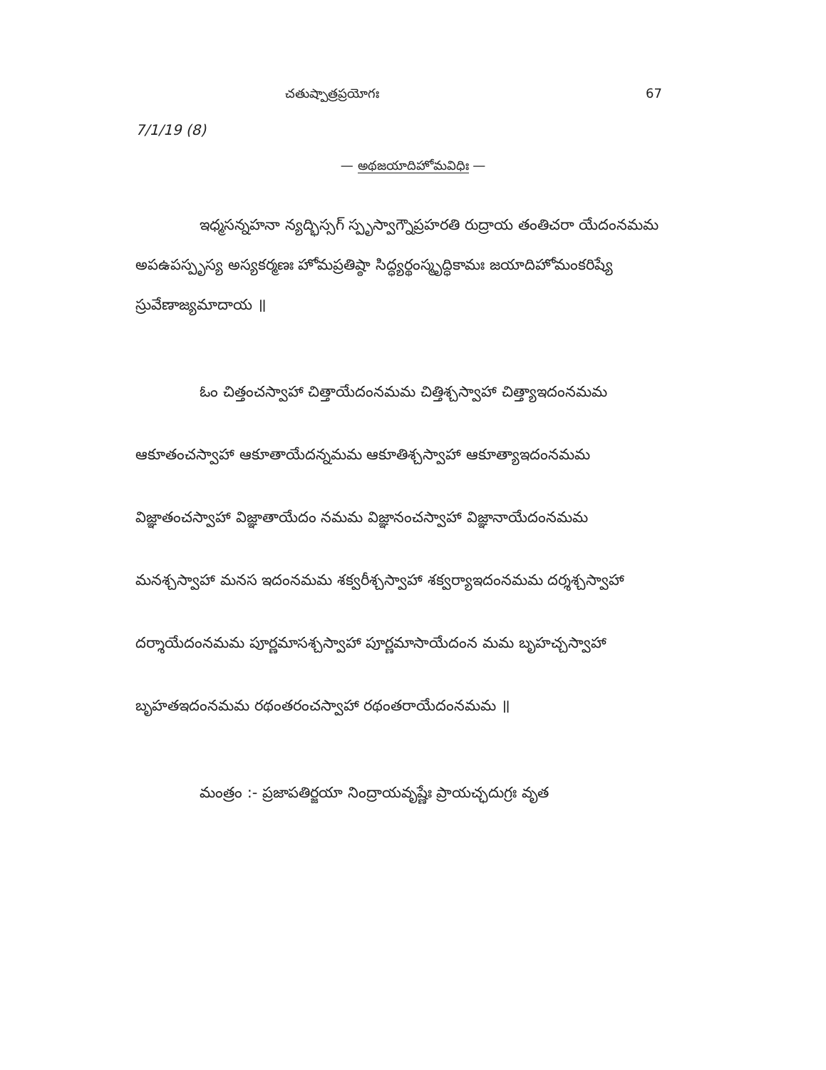చతుష్పాత్రప్రయోగః 67
7/1/19 (8)
— అథజయాదిహోమవిధిః —
ఇధ్మసన్నహనా న్యద్భిస్సగ్ స్పృస్వాగ్నౌప్రహరతి రుద్రాయ తంతిచరా యేదంనమమ అపఉపస్పృస్య అస్యకర్మణః హోమప్రతిష్ఠా సిద్ధ్యర్థంస్మృద్ధికామః జయాదిహోమంకరిష్యే స్రువేణాజ్యమాదాయ ॥
ఓం చిత్తంచస్వాహా చిత్తాయేదంనమమ చిత్తిశ్చస్వాహా చిత్త్యాఇదంనమమ ఆకూతంచస్వాహా ఆకూతాయేదన్నమమ ఆకూతిశ్చస్వాహా ఆకూత్యాఇదంనమమ విజ్ఞాతంచస్వాహా విజ్ఞాతాయేదం నమమ విజ్ఞానంచస్వాహా విజ్ఞానాయేదంనమమ మనశ్చస్వాహా మనస ఇదంనమమ శక్వరీశ్చస్వాహా శక్వర్యాఇదంనమమ దర్శశ్చస్వాహా దర్శాయేదంనమమ పూర్ణమాసశ్చస్వాహా పూర్ణమాసాయేదంన మమ బృహచ్చస్వాహా బృహతఇదంనమమ రథంతరంచస్వాహా రథంతరాయేదంనమమ ॥
మంత్రం :- ప్రజాపతిర్జయా నింద్రాయవృష్ణేః ప్రాయచ్ఛదుగ్రః వృత